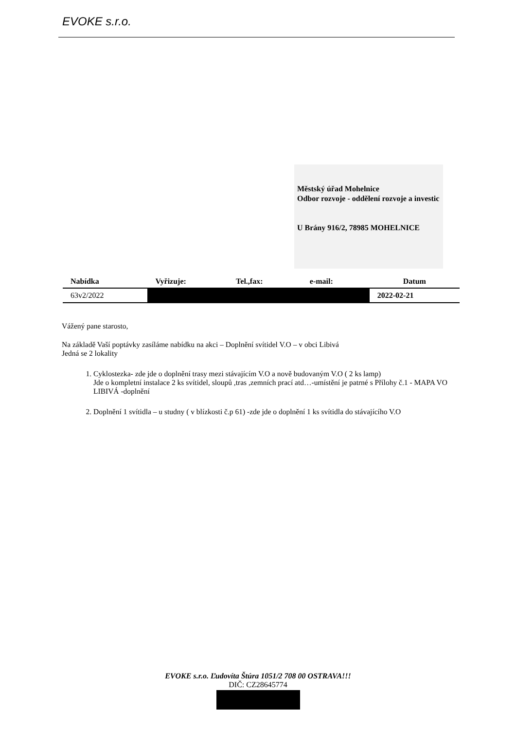EVOKE s.r.o.
Městský úřad Mohelnice
Odbor rozvoje - oddělení rozvoje a investic
U Brány 916/2, 78985 MOHELNICE
| Nabídka | Vyřizuje: | Tel.,fax: | e-mail: | Datum |
| --- | --- | --- | --- | --- |
| 63v2/2022 | | | | 2022-02-21 |
Vážený pane starosto,
Na základě Vaší poptávky zasíláme nabídku na akci – Doplnění svítidel V.O – v obci Libivá
Jedná se 2 lokality
1. Cyklostezka- zde jde o doplnění trasy mezi stávajícím V.O a nově budovaným V.O ( 2 ks lamp)
Jde o kompletní instalace 2 ks svítidel, sloupů ,tras ,zemních prací atd…-umístění je patrné s Přílohy č.1 - MAPA VO LIBIVÁ -doplnění
2. Doplnění 1 svítidla – u studny ( v blízkosti č.p 61) -zde jde o doplnění 1 ks svítidla do stávajícího V.O
EVOKE s.r.o. Ľudovíta Štúra 1051/2 708 00 OSTRAVA!!!
DIČ: CZ28645774